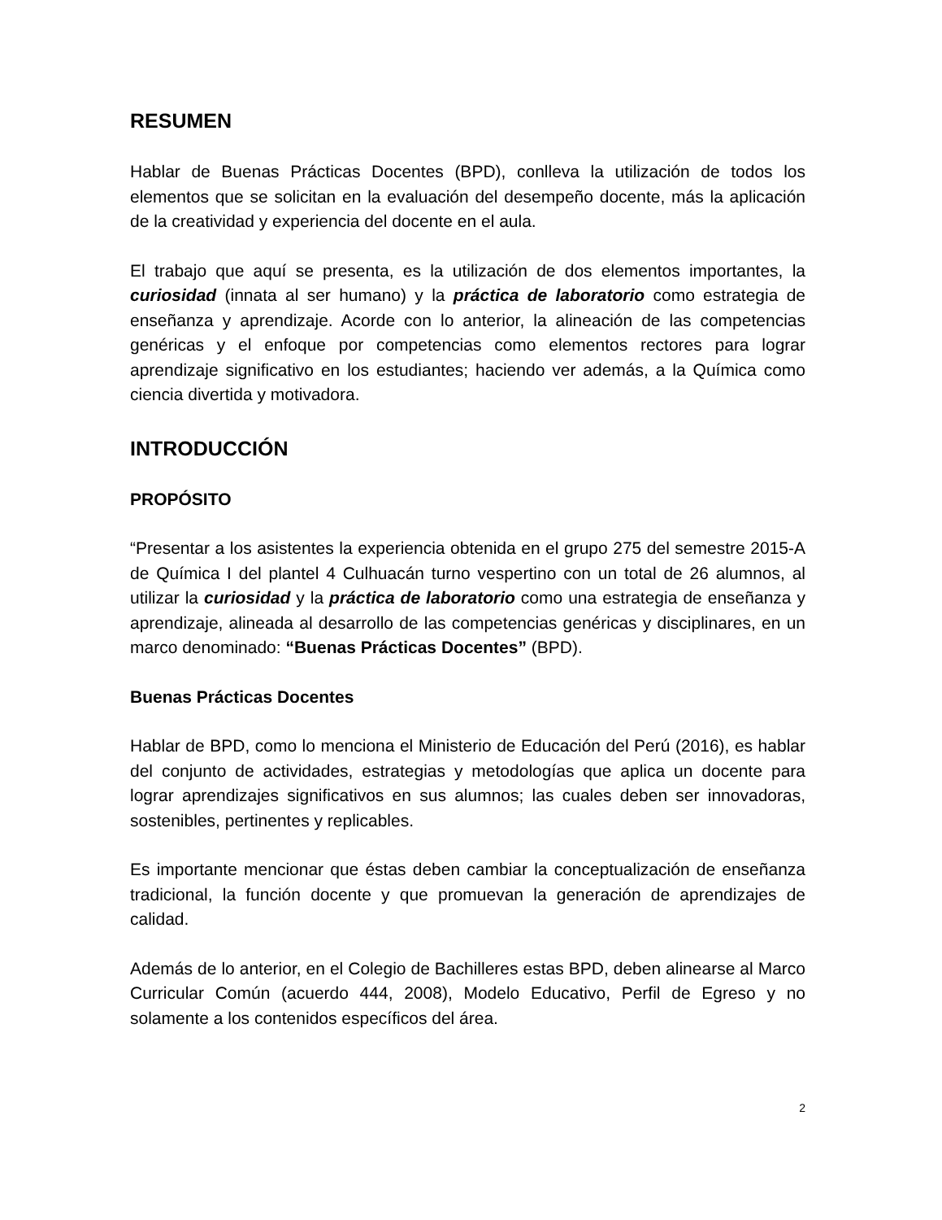RESUMEN
Hablar de Buenas Prácticas Docentes (BPD), conlleva la utilización de todos los elementos que se solicitan en la evaluación del desempeño docente, más la aplicación de la creatividad y experiencia del docente en el aula.
El trabajo que aquí se presenta, es la utilización de dos elementos importantes, la curiosidad (innata al ser humano) y la práctica de laboratorio como estrategia de enseñanza y aprendizaje. Acorde con lo anterior, la alineación de las competencias genéricas y el enfoque por competencias como elementos rectores para lograr aprendizaje significativo en los estudiantes; haciendo ver además, a la Química como ciencia divertida y motivadora.
INTRODUCCIÓN
PROPÓSITO
“Presentar a los asistentes la experiencia obtenida en el grupo 275 del semestre 2015-A de Química I del plantel 4 Culhuacán turno vespertino con un total de 26 alumnos, al utilizar la curiosidad y la práctica de laboratorio como una estrategia de enseñanza y aprendizaje, alineada al desarrollo de las competencias genéricas y disciplinares, en un marco denominado: “Buenas Prácticas Docentes” (BPD).
Buenas Prácticas Docentes
Hablar de BPD, como lo menciona el Ministerio de Educación del Perú (2016), es hablar del conjunto de actividades, estrategias y metodologías que aplica un docente para lograr aprendizajes significativos en sus alumnos; las cuales deben ser innovadoras, sostenibles, pertinentes y replicables.
Es importante mencionar que éstas deben cambiar la conceptualización de enseñanza tradicional, la función docente y que promuevan la generación de aprendizajes de calidad.
Además de lo anterior, en el Colegio de Bachilleres estas BPD, deben alinearse al Marco Curricular Común (acuerdo 444, 2008), Modelo Educativo, Perfil de Egreso y no solamente a los contenidos específicos del área.
2